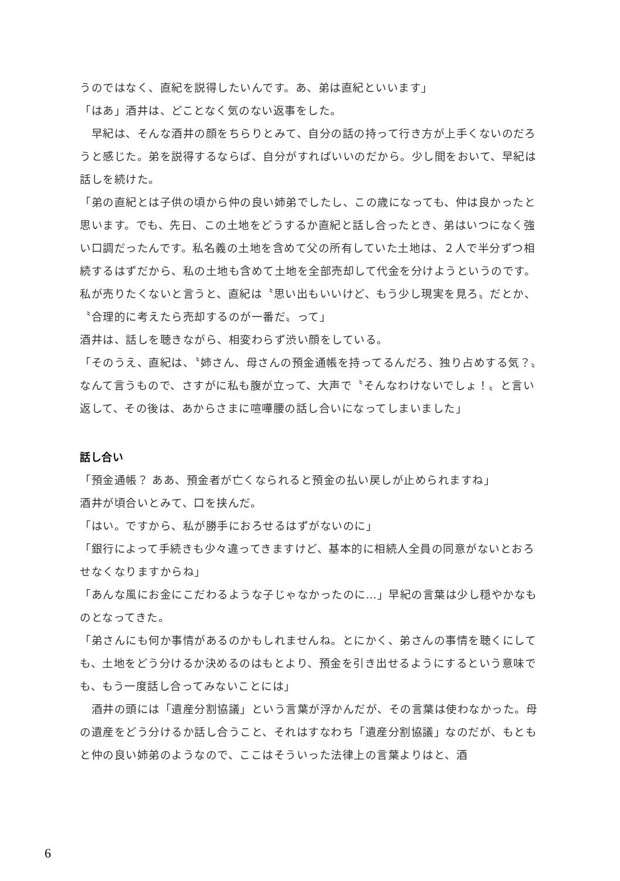うのではなく、直紀を説得したいんです。あ、弟は直紀といいます」
「はあ」酒井は、どことなく気のない返事をした。
　早紀は、そんな酒井の顔をちらりとみて、自分の話の持って行き方が上手くないのだろうと感じた。弟を説得するならば、自分がすればいいのだから。少し間をおいて、早紀は話しを続けた。
「弟の直紀とは子供の頃から仲の良い姉弟でしたし、この歳になっても、仲は良かったと思います。でも、先日、この土地をどうするか直紀と話し合ったとき、弟はいつになく強い口調だったんです。私名義の土地を含めて父の所有していた土地は、２人で半分ずつ相続するはずだから、私の土地も含めて土地を全部売却して代金を分けようというのです。私が売りたくないと言うと、直紀は〝思い出もいいけど、もう少し現実を見ろ〟だとか、〝合理的に考えたら売却するのが一番だ〟って」
酒井は、話しを聴きながら、相変わらず渋い顔をしている。
「そのうえ、直紀は、〝姉さん、母さんの預金通帳を持ってるんだろ、独り占めする気？〟なんて言うもので、さすがに私も腹が立って、大声で〝そんなわけないでしょ！〟と言い返して、その後は、あからさまに喧嘩腰の話し合いになってしまいました」
話し合い
「預金通帳？ ああ、預金者が亡くなられると預金の払い戻しが止められますね」
酒井が頃合いとみて、口を挟んだ。
「はい。ですから、私が勝手におろせるはずがないのに」
「銀行によって手続きも少々違ってきますけど、基本的に相続人全員の同意がないとおろせなくなりますからね」
「あんな風にお金にこだわるような子じゃなかったのに…」早紀の言葉は少し穏やかなものとなってきた。
「弟さんにも何か事情があるのかもしれませんね。とにかく、弟さんの事情を聴くにしても、土地をどう分けるか決めるのはもとより、預金を引き出せるようにするという意味でも、もう一度話し合ってみないことには」
　酒井の頭には「遺産分割協議」という言葉が浮かんだが、その言葉は使わなかった。母の遺産をどう分けるか話し合うこと、それはすなわち「遺産分割協議」なのだが、もともと仲の良い姉弟のようなので、ここはそういった法律上の言葉よりはと、酒
6